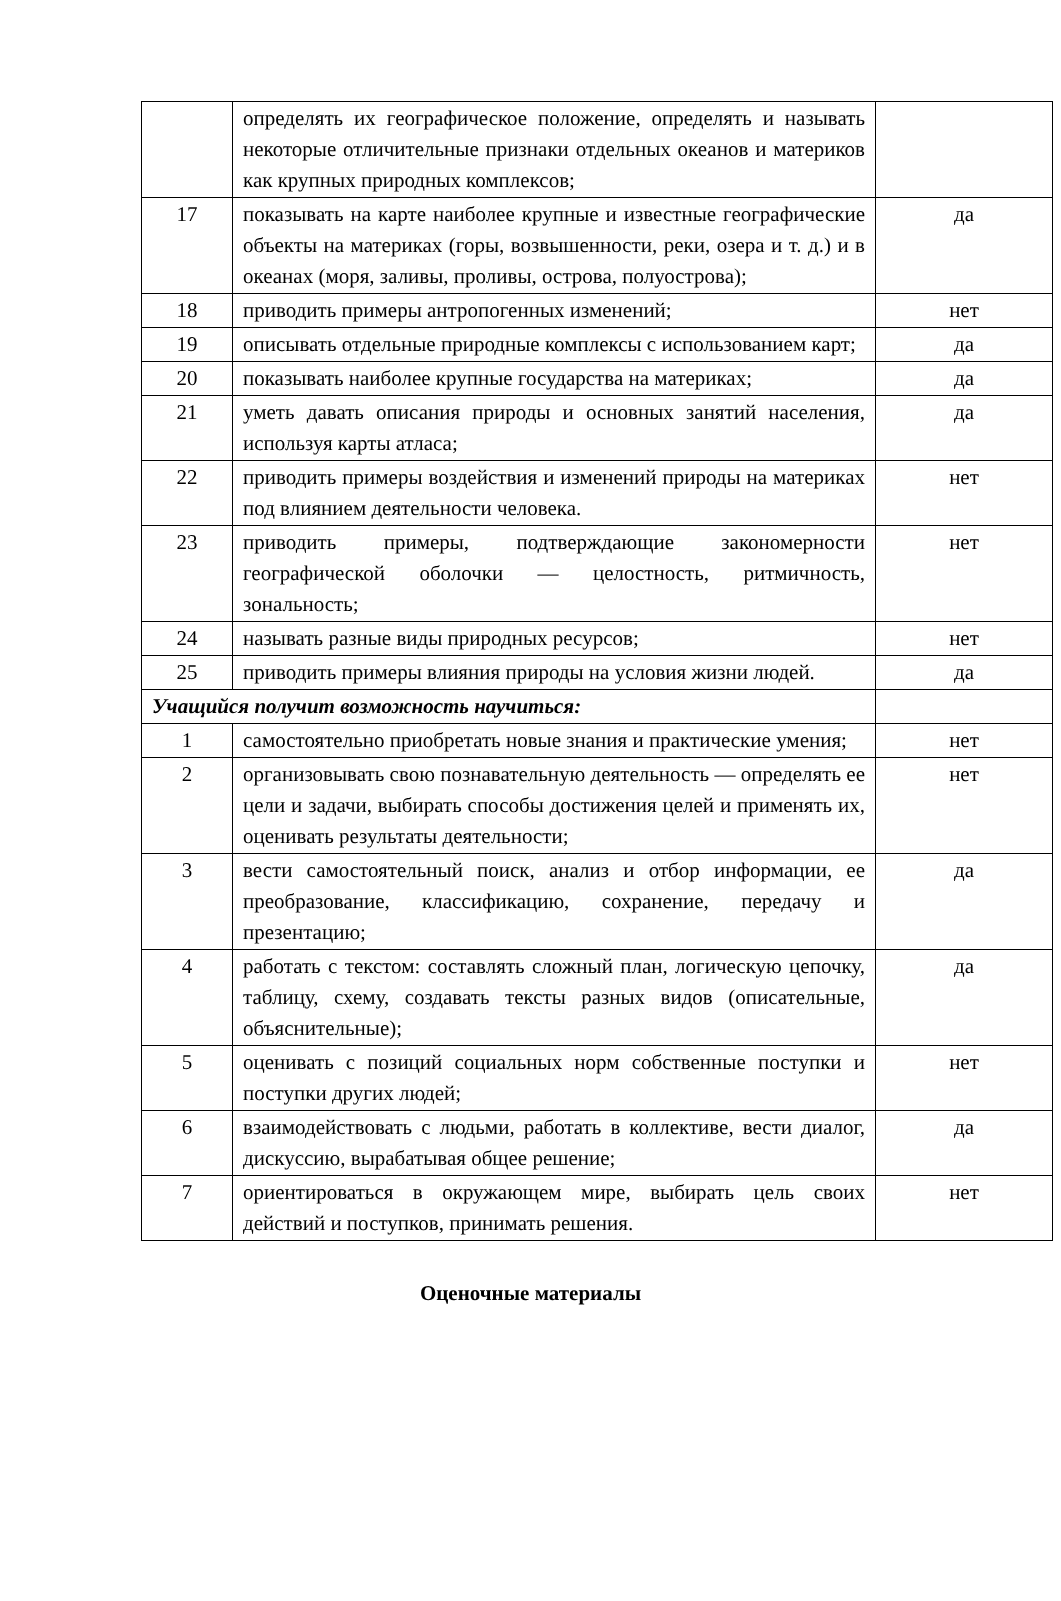| | определять их географическое положение, определять и называть некоторые отличительные признаки отдельных океанов и материков как крупных природных комплексов; | |
| 17 | показывать на карте наиболее крупные и известные географические объекты на материках (горы, возвышенности, реки, озера и т. д.) и в океанах (моря, заливы, проливы, острова, полуострова); | да |
| 18 | приводить примеры антропогенных изменений; | нет |
| 19 | описывать отдельные природные комплексы с использованием карт; | да |
| 20 | показывать наиболее крупные государства на материках; | да |
| 21 | уметь давать описания природы и основных занятий населения, используя карты атласа; | да |
| 22 | приводить примеры воздействия и изменений природы на материках под влиянием деятельности человека. | нет |
| 23 | приводить примеры, подтверждающие закономерности географической оболочки — целостность, ритмичность, зональность; | нет |
| 24 | называть разные виды природных ресурсов; | нет |
| 25 | приводить примеры влияния природы на условия жизни людей. | да |
| Учащийся получит возможность научиться: | | |
| 1 | самостоятельно приобретать новые знания и практические умения; | нет |
| 2 | организовывать свою познавательную деятельность — определять ее цели и задачи, выбирать способы достижения целей и применять их, оценивать результаты деятельности; | нет |
| 3 | вести самостоятельный поиск, анализ и отбор информации, ее преобразование, классификацию, сохранение, передачу и презентацию; | да |
| 4 | работать с текстом: составлять сложный план, логическую цепочку, таблицу, схему, создавать тексты разных видов (описательные, объяснительные); | да |
| 5 | оценивать с позиций социальных норм собственные поступки и поступки других людей; | нет |
| 6 | взаимодействовать с людьми, работать в коллективе, вести диалог, дискуссию, вырабатывая общее решение; | да |
| 7 | ориентироваться в окружающем мире, выбирать цель своих действий и поступков, принимать решения. | нет |
Оценочные материалы